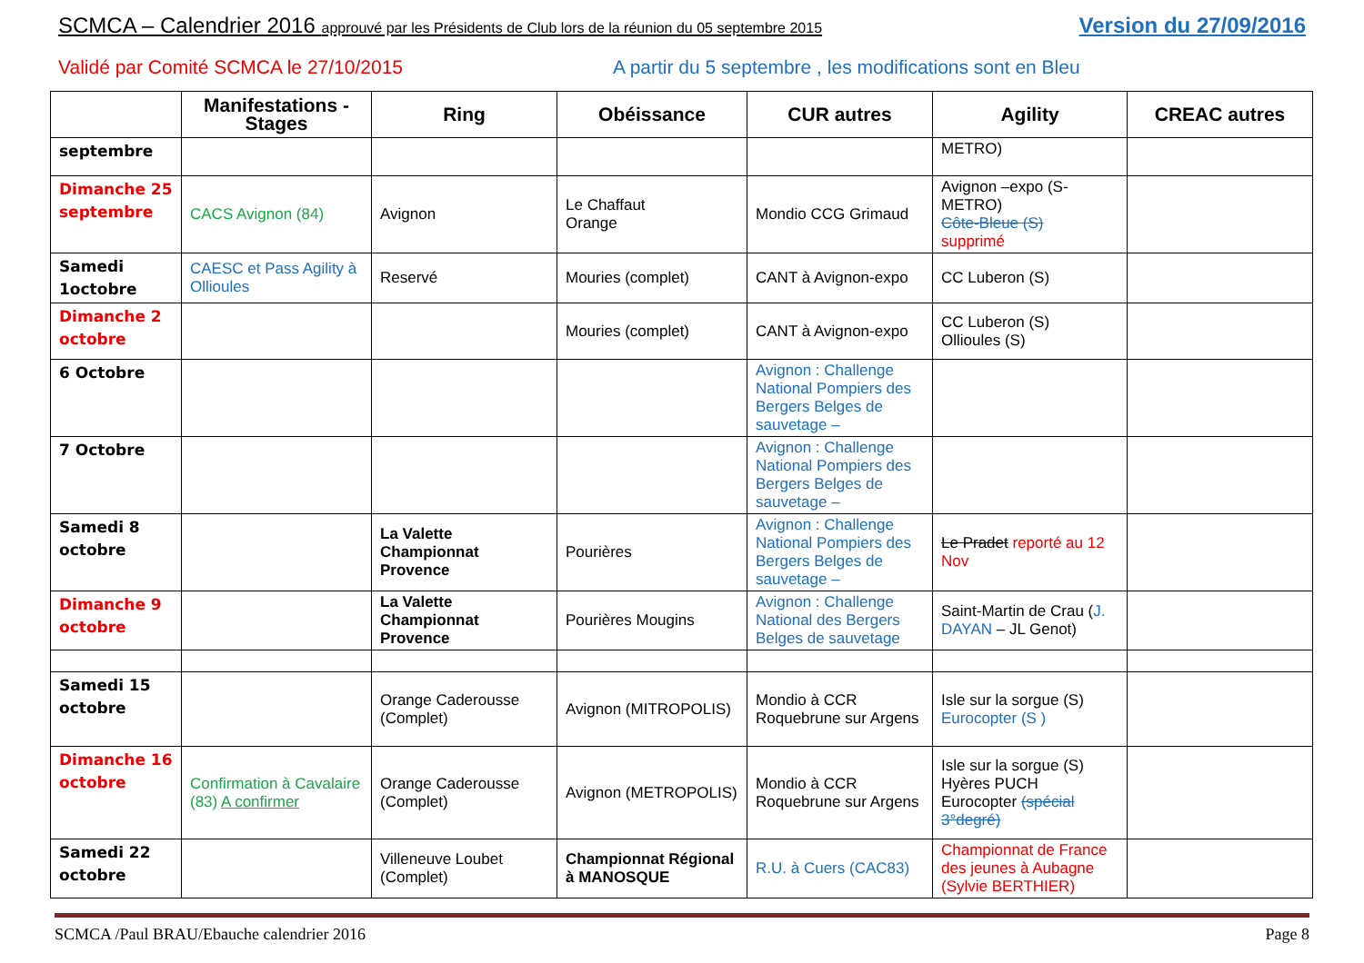SCMCA – Calendrier 2016 approuvé par les Présidents de Club lors de la réunion du 05 septembre 2015 Version du 27/09/2016
Validé par Comité SCMCA le 27/10/2015 A partir du 5 septembre , les modifications sont en Bleu
| | Manifestations - Stages | Ring | Obéissance | CUR autres | Agility | CREAC autres |
| --- | --- | --- | --- | --- | --- | --- |
| septembre | | | | | METRO) | |
| Dimanche 25 septembre | CACS Avignon (84) | Avignon | Le Chaffaut Orange | Mondio CCG Grimaud | Avignon –expo (S-METRO) Côte-Bleue (S) supprimé | |
| Samedi 1octobre | CAESC et Pass Agility à Ollioules | Reservé | Mouries (complet) | CANT à Avignon-expo | CC Luberon (S) | |
| Dimanche 2 octobre | | | Mouries (complet) | CANT à Avignon-expo | CC Luberon (S) Ollioules (S) | |
| 6 Octobre | | | | Avignon : Challenge National Pompiers des Bergers Belges de sauvetage – | | |
| 7 Octobre | | | | Avignon : Challenge National Pompiers des Bergers Belges de sauvetage – | | |
| Samedi 8 octobre | | La Valette Championnat Provence | Pourières | Avignon : Challenge National Pompiers des Bergers Belges de sauvetage – | Le Pradet reporté au 12 Nov | |
| Dimanche 9 octobre | | La Valette Championnat Provence | Pourières Mougins | Avignon : Challenge National des Bergers Belges de sauvetage | Saint-Martin de Crau ( J. DAYAN – JL Genot) | |
| Samedi 15 octobre | | Orange Caderousse (Complet) | Avignon (MITROPOLIS) | Mondio à CCR Roquebrune sur Argens | Isle sur la sorgue (S) Eurocopter (S ) | |
| Dimanche 16 octobre | Confirmation à Cavalaire (83) A confirmer | Orange Caderousse (Complet) | Avignon (METROPOLIS) | Mondio à CCR Roquebrune sur Argens | Isle sur la sorgue (S) Hyères PUCH Eurocopter (spécial 3°degré) | |
| Samedi 22 octobre | | Villeneuve Loubet (Complet) | Championnat Régional à MANOSQUE | R.U. à Cuers (CAC83) | Championnat de France des jeunes à Aubagne (Sylvie BERTHIER) | |
SCMCA /Paul BRAU/Ebauche calendrier 2016 Page 8